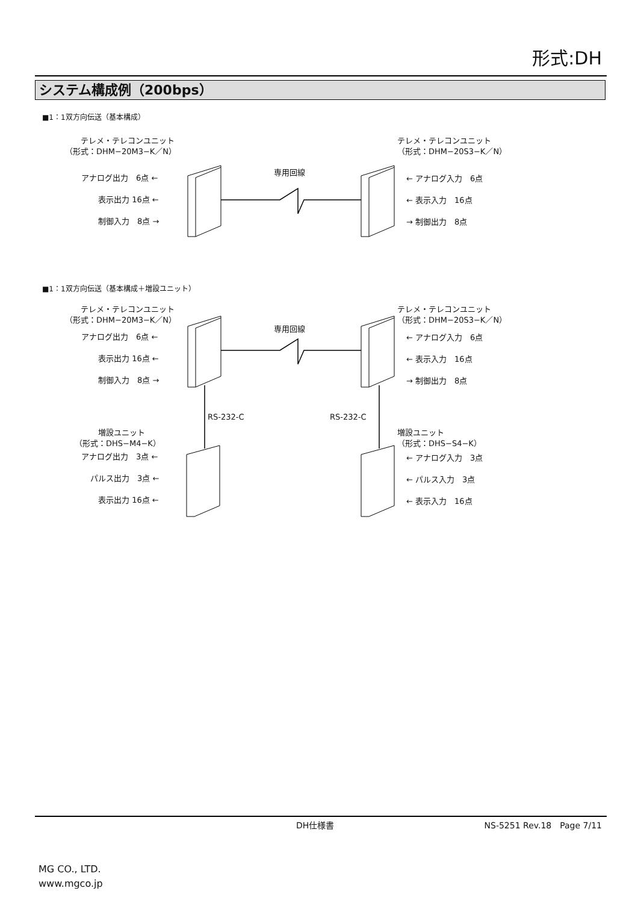形式:DH
システム構成例（200bps）
■1：1双方向伝送（基本構成）
　　テレメ・テレコンユニット
（形式：DHM−20M3−K／N）
テレメ・テレコンユニット
（形式：DHM−20S3−K／N）
専用回線
アナログ出力　6点 ←
表示出力 16点 ←
制御入力　8点 →
← アナログ入力　6点
← 表示入力　16点
→ 制御出力　8点
■1：1双方向伝送（基本構成＋増設ユニット）
　　テレメ・テレコンユニット
（形式：DHM−20M3−K／N）
テレメ・テレコンユニット
（形式：DHM−20S3−K／N）
専用回線
アナログ出力　6点 ←
表示出力 16点 ←
制御入力　8点 →
← アナログ入力　6点
← 表示入力　16点
→ 制御出力　8点
RS-232-C RS-232-C
　　　増設ユニット
（形式：DHS−M4−K）
増設ユニット
（形式：DHS−S4−K）
アナログ出力　3点 ←
パルス出力　3点 ←
表示出力 16点 ←
← アナログ入力　3点
← パルス入力　3点
← 表示入力　16点
DH仕様書 NS-5251 Rev.18　Page 7/11
MG CO., LTD.
www.mgco.jp